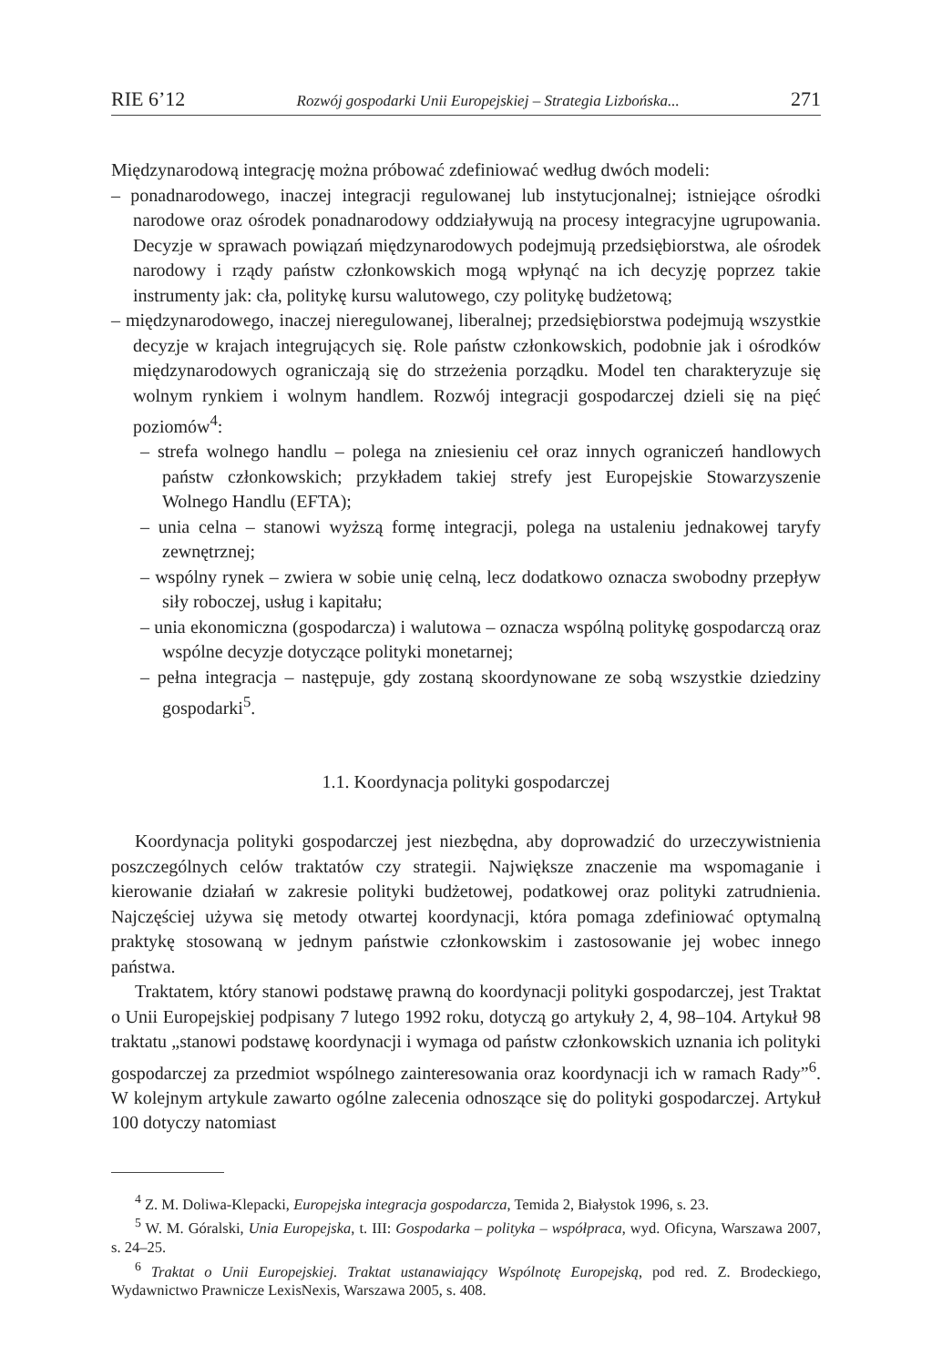RIE 6’12 Rozwój gospodarki Unii Europejskiej – Strategia Lizbońska... 271
Międzynarodową integrację można próbować zdefiniować według dwóch modeli:
– ponadnarodowego, inaczej integracji regulowanej lub instytucjonalnej; istniejące ośrodki narodowe oraz ośrodek ponadnarodowy oddziaływują na procesy integracyjne ugrupowania. Decyzje w sprawach powiązań międzynarodowych podejmują przedsiębiorstwa, ale ośrodek narodowy i rządy państw członkowskich mogą wpłynąć na ich decyzję poprzez takie instrumenty jak: cła, politykę kursu walutowego, czy politykę budżetową;
– międzynarodowego, inaczej nieregulowanej, liberalnej; przedsiębiorstwa podejmują wszystkie decyzje w krajach integrujących się. Role państw członkowskich, podobnie jak i ośrodków międzynarodowych ograniczają się do strzeżenia porządku. Model ten charakteryzuje się wolnym rynkiem i wolnym handlem. Rozwój integracji gospodarczej dzieli się na pięć poziomów<sup>4</sup>:
– strefa wolnego handlu – polega na zniesieniu ceł oraz innych ograniczeń handlowych państw członkowskich; przykładem takiej strefy jest Europejskie Stowarzyszenie Wolnego Handlu (EFTA);
– unia celna – stanowi wyższą formę integracji, polega na ustaleniu jednakowej taryfy zewnętrznej;
– wspólny rynek – zwiera w sobie unię celną, lecz dodatkowo oznacza swobodny przepływ siły roboczej, usług i kapitału;
– unia ekonomiczna (gospodarcza) i walutowa – oznacza wspólną politykę gospodarczą oraz wspólne decyzje dotyczące polityki monetarnej;
– pełna integracja – następuje, gdy zostaną skoordynowane ze sobą wszystkie dziedziny gospodarki<sup>5</sup>.
1.1. Koordynacja polityki gospodarczej
Koordynacja polityki gospodarczej jest niezbędna, aby doprowadzić do urzeczywistnienia poszczególnych celów traktatów czy strategii. Największe znaczenie ma wspomaganie i kierowanie działań w zakresie polityki budżetowej, podatkowej oraz polityki zatrudnienia. Najczęściej używa się metody otwartej koordynacji, która pomaga zdefiniować optymalną praktykę stosowaną w jednym państwie członkowskim i zastosowanie jej wobec innego państwa.
Traktatem, który stanowi podstawę prawną do koordynacji polityki gospodarczej, jest Traktat o Unii Europejskiej podpisany 7 lutego 1992 roku, dotyczą go artykuły 2, 4, 98–104. Artykuł 98 traktatu „stanowi podstawę koordynacji i wymaga od państw członkowskich uznania ich polityki gospodarczej za przedmiot wspólnego zainteresowania oraz koordynacji ich w ramach Rady”<sup>6</sup>. W kolejnym artykule zawarto ogólne zalecenia odnoszące się do polityki gospodarczej. Artykuł 100 dotyczy natomiast
<sup>4</sup> Z. M. Doliwa-Klepacki, Europejska integracja gospodarcza, Temida 2, Białystok 1996, s. 23.
<sup>5</sup> W. M. Góralski, Unia Europejska, t. III: Gospodarka – polityka – współpraca, wyd. Oficyna, Warszawa 2007, s. 24–25.
<sup>6</sup> Traktat o Unii Europejskiej. Traktat ustanawiający Wspólnotę Europejską, pod red. Z. Brodeckiego, Wydawnictwo Prawnicze LexisNexis, Warszawa 2005, s. 408.